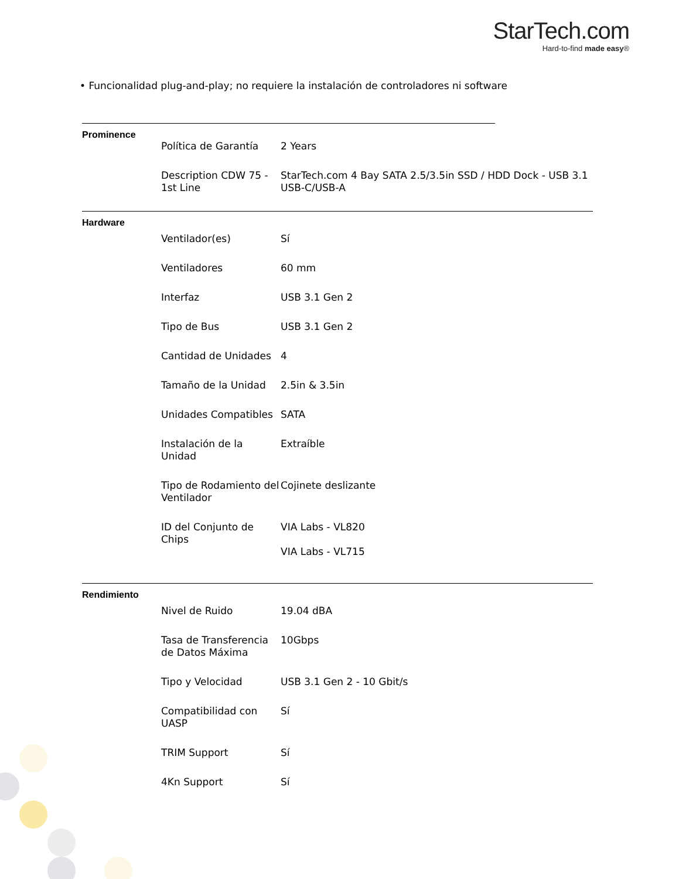StarTech.com
Hard-to-find made easy®
• Funcionalidad plug-and-play; no requiere la instalación de controladores ni software
Prominence
| Política de Garantía | 2 Years |
| Description CDW 75 - 1st Line | StarTech.com 4 Bay SATA 2.5/3.5in SSD / HDD Dock - USB 3.1 USB-C/USB-A |
Hardware
| Ventilador(es) | Sí |
| Ventiladores | 60 mm |
| Interfaz | USB 3.1 Gen 2 |
| Tipo de Bus | USB 3.1 Gen 2 |
| Cantidad de Unidades | 4 |
| Tamaño de la Unidad | 2.5in & 3.5in |
| Unidades Compatibles | SATA |
| Instalación de la Unidad | Extraíble |
| Tipo de Rodamiento del Ventilador | Cojinete deslizante |
| ID del Conjunto de Chips | VIA Labs - VL820 VIA Labs - VL715 |
Rendimiento
| Nivel de Ruido | 19.04 dBA |
| Tasa de Transferencia de Datos Máxima | 10Gbps |
| Tipo y Velocidad | USB 3.1 Gen 2 - 10 Gbit/s |
| Compatibilidad con UASP | Sí |
| TRIM Support | Sí |
| 4Kn Support | Sí |